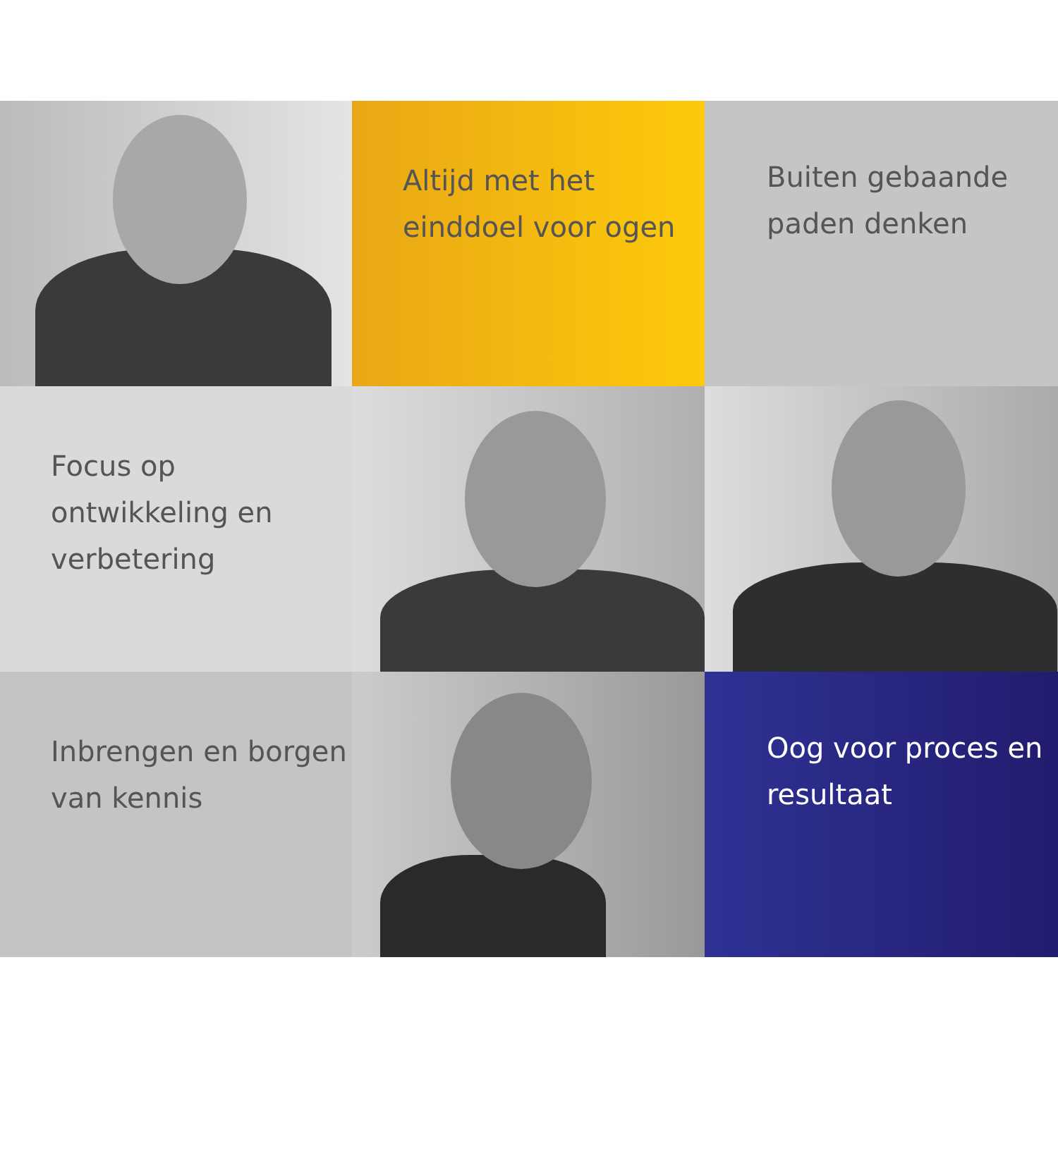Altijd met het einddoel voor ogen
Buiten gebaande paden denken
Focus op ontwikkeling en verbetering
Inbrengen en borgen van kennis
Oog voor proces en resultaat